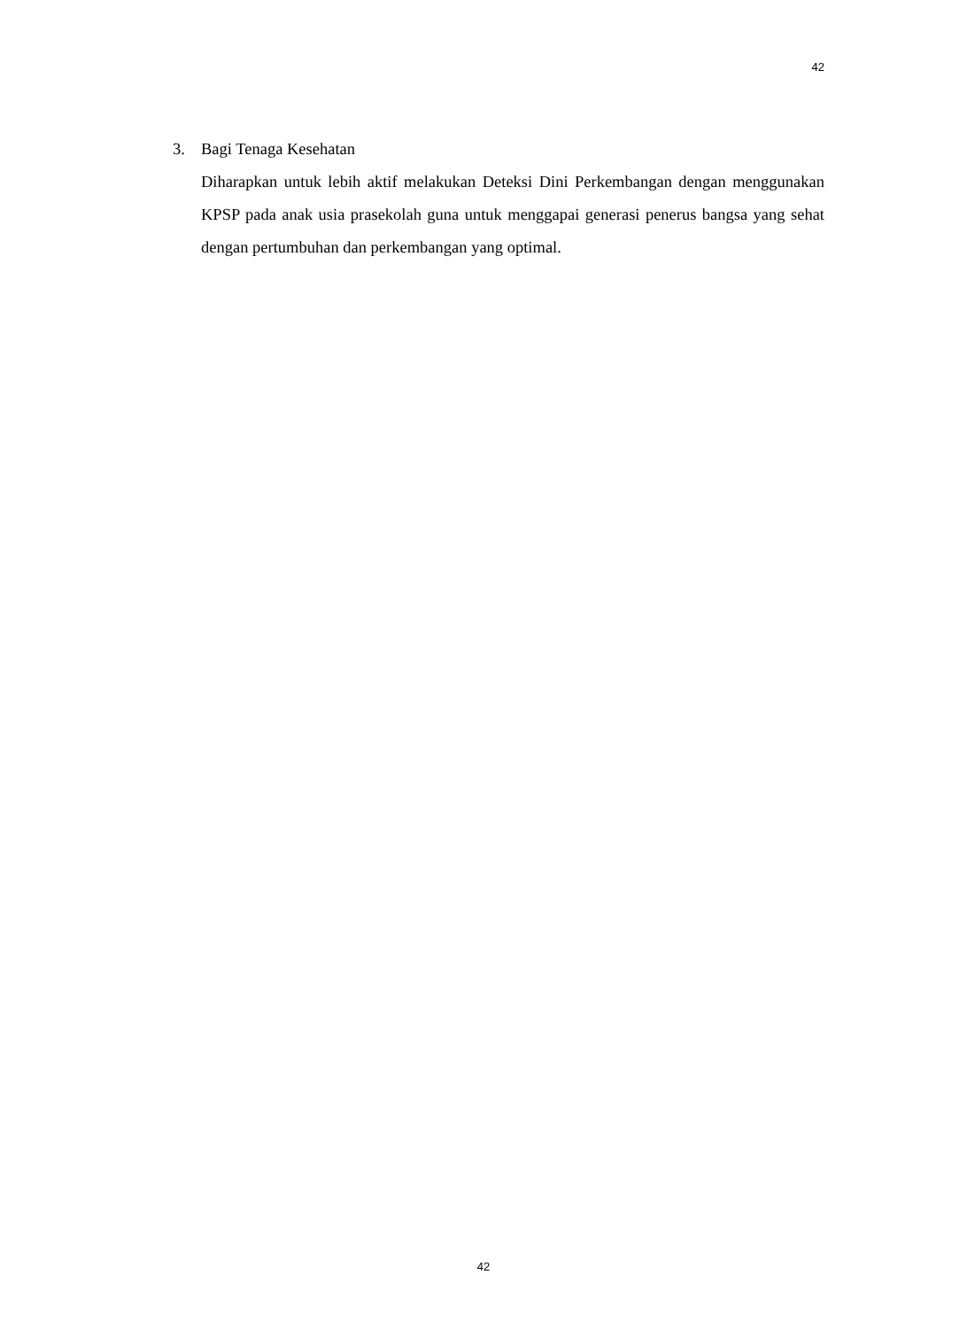42
3. Bagi Tenaga Kesehatan
Diharapkan untuk lebih aktif melakukan Deteksi Dini Perkembangan dengan menggunakan KPSP pada anak usia prasekolah guna untuk menggapai generasi penerus bangsa yang sehat dengan pertumbuhan dan perkembangan yang optimal.
42